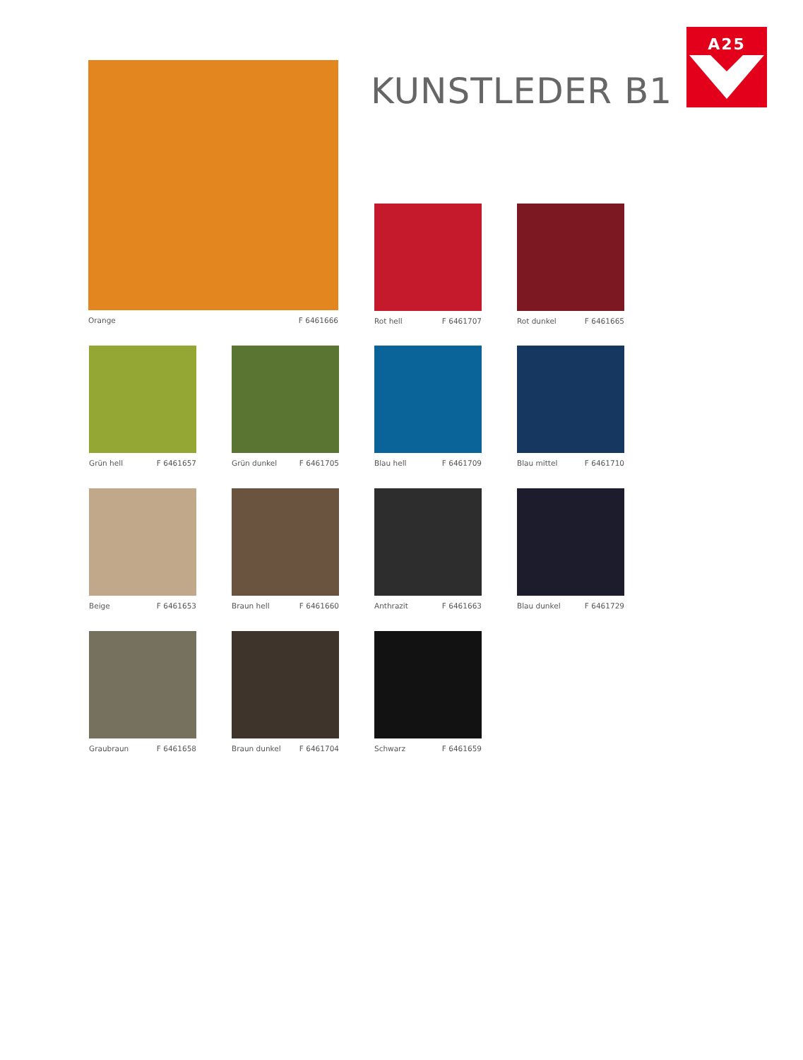A25
KUNSTLEDER B1
Orange F 6461666
Rot hell F 6461707
Rot dunkel F 6461665
Grün hell F 6461657
Grün dunkel F 6461705
Blau hell F 6461709
Blau mittel F 6461710
Beige F 6461653
Braun hell F 6461660
Anthrazit F 6461663
Blau dunkel F 6461729
Graubraun F 6461658
Braun dunkel F 6461704
Schwarz F 6461659